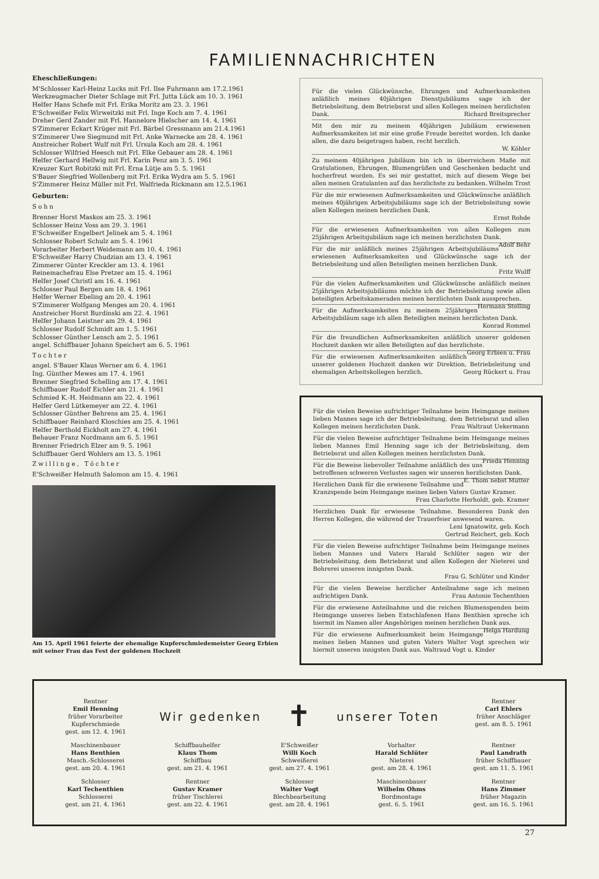FAMILIENNACHRICHTEN
Eheschließungen:
M'Schlosser Karl-Heinz Lucks mit Frl. Ilse Fuhrmann am 17.2.1961
Werkzeugmacher Dieter Schlage mit Frl. Jutta Lück am 10. 3. 1961
Helfer Hans Schefe mit Frl. Erika Moritz am 23. 3. 1961
E'Schweißer Felix Wirweitzki mit Frl. Inge Koch am 7. 4. 1961
Dreher Gerd Zander mit Frl. Hannelore Hielscher am 14. 4. 1961
S'Zimmerer Eckart Krüger mit Frl. Bärbel Gressmann am 21.4.1961
S'Zimmerer Uwe Siegmund mit Frl. Anke Warnecke am 28. 4. 1961
Anstreicher Robert Wulf mit Frl. Ursula Koch am 28. 4. 1961
Schlosser Wilfried Heesch mit Frl. Elke Gebauer am 28. 4. 1961
Helfer Gerhard Hellwig mit Frl. Karin Penz am 3. 5. 1961
Kreuzer Kurt Robitzki mit Frl. Erna Lütje am 5. 5. 1961
S'Bauer Siegfried Wollenberg mit Frl. Erika Wydra am 5. 5. 1961
S'Zimmerer Heinz Müller mit Frl. Walfrieda Rickmann am 12.5.1961
Geburten:
Sohn
Brenner Horst Maskos am 25. 3. 1961
Schlosser Heinz Voss am 29. 3. 1961
E'Schweißer Engelbert Jelinek am 5. 4. 1961
Schlosser Robert Schulz am 5. 4. 1961
Vorarbeiter Herbert Weidemann am 10. 4. 1961
E'Schweißer Harry Chudzian am 13. 4. 1961
Zimmerer Günter Kreckler am 13. 4. 1961
Reinemachefrau Else Pretzer am 15. 4. 1961
Helfer Josef Christl am 16. 4. 1961
Schlosser Paul Bergen am 18. 4. 1961
Helfer Werner Ebeling am 20. 4. 1961
S'Zimmerer Wolfgang Menges am 20. 4. 1961
Anstreicher Horst Burdinski am 22. 4. 1961
Helfer Johann Leistner am 29. 4. 1961
Schlosser Rudolf Schmidt am 1. 5. 1961
Schlosser Günther Lensch am 2. 5. 1961
angel. Schiffbauer Johann Speichert am 6. 5. 1961
Tochter
angel. S'Bauer Klaus Werner am 6. 4. 1961
Ing. Günther Mewes am 17. 4. 1961
Brenner Siegfried Schelling am 17. 4. 1961
Schiffbauer Rudolf Eichler am 21. 4. 1961
Schmied K.-H. Heidmann am 22. 4. 1961
Helfer Gerd Lütkemeyer am 22. 4. 1961
Schlosser Günther Behrens am 25. 4. 1961
Schiffbauer Reinhard Kloschies am 25. 4. 1961
Helfer Berthold Eickholt am 27. 4. 1961
Behauer Franz Nordmann am 6. 5. 1961
Brenner Friedrich Elzer am 9. 5. 1961
Schiffbauer Gerd Wohlers am 13. 5. 1961
Zwillinge, Töchter
E'Schweißer Helmuth Salomon am 15. 4. 1961
Am 15. April 1961 feierte der ehemalige Kupferschmiedemeister Georg Erbien mit seiner Frau das Fest der goldenen Hochzeit
Für die vielen Glückwünsche, Ehrungen und Aufmerksamkeiten anläßlich meines 40jährigen Dienstjubiläums sage ich der Betriebsleitung, dem Betriebsrat und allen Kollegen meinen herzlichsten Dank. Richard Breitsprecher
Mit den mir zu meinem 40jährigen Jubiläum erwiesenen Aufmerksamkeiten ist mir eine große Freude bereitet worden. Ich danke allen, die dazu beigetragen haben, recht herzlich.
W. Köhler
Zu meinem 40jährigen Jubiläum bin ich in überreichem Maße mit Gratulationen, Ehrungen, Blumengrüßen und Geschenken bedacht und hocherfreut worden. Es sei mir gestattet, mich auf diesem Wege bei allen meinen Gratulanten auf das herzlichste zu bedanken. Wilhelm Trost
Für die mir erwiesenen Aufmerksamkeiten und Glückwünsche anläßlich meines 40jährigen Arbeitsjubiläums sage ich der Betriebsleitung sowie allen Kollegen meinen herzlichen Dank.
Ernst Rohde
Für die erwiesenen Aufmerksamkeiten von allen Kollegen zum 25jährigen Arbeitsjubiläum sage ich meinen herzlichsten Dank. Adolf Behr
Für die mir anläßlich meines 25jährigen Arbeitsjubiläums erwiesenen Aufmerksamkeiten und Glückwünsche sage ich der Betriebsleitung und allen Beteiligten meinen herzlichen Dank.
Fritz Wulff
Für die vielen Aufmerksamkeiten und Glückwünsche anläßlich meines 25jährigen Arbeitsjubiläums möchte ich der Betriebsleitung sowie allen beteiligten Arbeitskameraden meinen herzlichsten Dank aussprechen. Hermann Stelling
Für die Aufmerksamkeiten zu meinem 25jährigen Arbeitsjubiläum sage ich allen Beteiligten meinen herzlichsten Dank.
Konrad Rommel
Für die freundlichen Aufmerksamkeiten anläßlich unserer goldenen Hochzeit danken wir allen Beteiligten auf das herzlichste. Georg Erbien u. Frau
Für die erwiesenen Aufmerksamkeiten anläßlich unserer goldenen Hochzeit danken wir Direktion, Betriebsleitung und ehemaligen Arbeitskollegen herzlich. Georg Rückert u. Frau
Für die vielen Beweise aufrichtiger Teilnahme beim Heimgange meines lieben Mannes sage ich der Betriebsleitung, dem Betriebsrat und allen Kollegen meinen herzlichsten Dank. Frau Waltraut Uekermann
Für die vielen Beweise aufrichtiger Teilnahme beim Heimgange meines lieben Mannes Emil Henning sage ich der Betriebsleitung, dem Betriebsrat und allen Kollegen meinen herzlichsten Dank. Frieda Henning
Für die Beweise liebevoller Teilnahme anläßlich des uns betroffenen schweren Verlustes sagen wir unseren herzlichsten Dank. E. Thom nebst Mutter
Herzlichen Dank für die erwiesene Teilnahme und Kranzspende beim Heimgange meines lieben Vaters Gustav Kramer.
Frau Charlotte Herholdt, geb. Kramer
Herzlichen Dank für erwiesene Teilnahme. Besonderen Dank den Herren Kollegen, die während der Trauerfeier anwesend waren.
Leni Ignatowitz, geb. Koch
Gertrud Reichert, geb. Koch
Für die vielen Beweise aufrichtiger Teilnahme beim Heimgange meines lieben Mannes und Vaters Harald Schlüter sagen wir der Betriebsleitung, dem Betriebsrat und allen Kollegen der Nieterei und Bohrerei unseren innigsten Dank.
Frau G. Schlüter und Kinder
Für die vielen Beweise herzlicher Anteilnahme sage ich meinen aufrichtigen Dank. Frau Antonie Techenthien
Für die erwiesene Anteilnahme und die reichen Blumenspenden beim Heimgange unseres lieben Entschlafenen Hans Benthien spreche ich hiermit im Namen aller Angehörigen meinen herzlichen Dank aus. Helga Hardung
Für die erwiesene Aufmerksamkeit beim Heimgange meines lieben Mannes und guten Vaters Walter Vogt sprechen wir hiermit unseren innigsten Dank aus. Waltraud Vogt u. Kinder
Rentner
Emil Henning
früher Vorarbeiter
Kupferschmiede
gest. am 12. 4. 1961
Wir gedenken
✝
unserer Toten
Rentner
Carl Ehlers
früher Anschläger
gest. am 8. 5. 1961
Maschinenbauer
Hans Benthien
Masch.-Schlosserei
gest. am 20. 4. 1961
Schiffbauhelfer
Klaus Thom
Schiffbau
gest. am 21. 4. 1961
E'Schweißer
Willi Koch
Schweißerei
gest. am 27. 4. 1961
Vorhalter
Harald Schlüter
Nieterei
gest. am 28. 4. 1961
Rentner
Paul Landrath
früher Schiffbauer
gest. am 11. 5. 1961
Schlosser
Karl Techenthien
Schlosserei
gest. am 21. 4. 1961
Rentner
Gustav Kramer
früher Tischlerei
gest. am 22. 4. 1961
Schlosser
Walter Vogt
Blechbearbeitung
gest. am 28. 4. 1961
Maschinenbauer
Wilhelm Ohms
Bordmontage
gest. 6. 5. 1961
Rentner
Hans Zimmer
früher Magazin
gest. am 16. 5. 1961
27